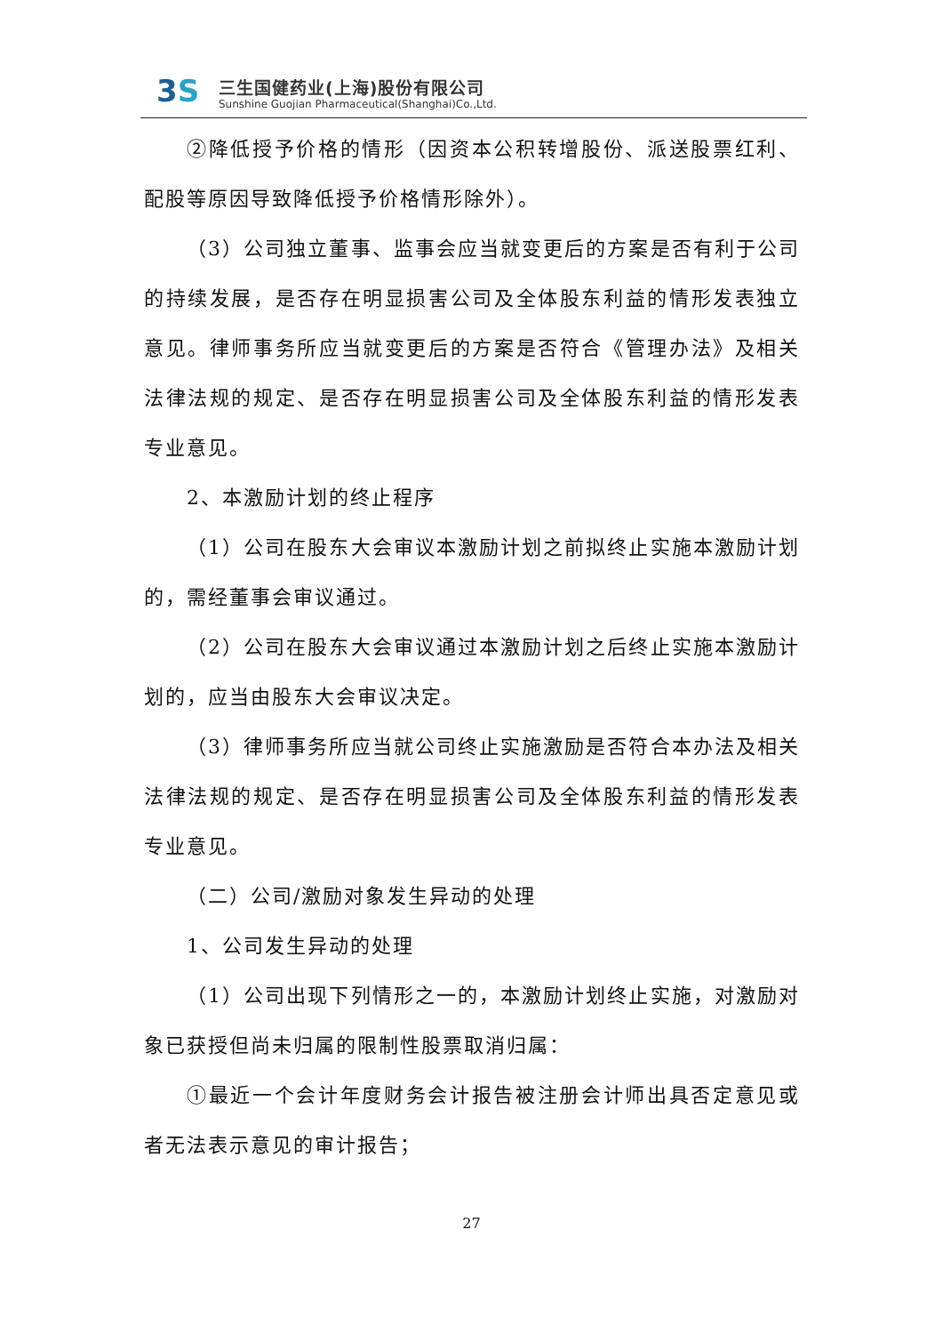3S 三生国健药业(上海)股份有限公司
Sunshine Guojian Pharmaceutical(Shanghai)Co.,Ltd.
②降低授予价格的情形（因资本公积转增股份、派送股票红利、配股等原因导致降低授予价格情形除外）。
（3）公司独立董事、监事会应当就变更后的方案是否有利于公司的持续发展，是否存在明显损害公司及全体股东利益的情形发表独立意见。律师事务所应当就变更后的方案是否符合《管理办法》及相关法律法规的规定、是否存在明显损害公司及全体股东利益的情形发表专业意见。
2、本激励计划的终止程序
（1）公司在股东大会审议本激励计划之前拟终止实施本激励计划的，需经董事会审议通过。
（2）公司在股东大会审议通过本激励计划之后终止实施本激励计划的，应当由股东大会审议决定。
（3）律师事务所应当就公司终止实施激励是否符合本办法及相关法律法规的规定、是否存在明显损害公司及全体股东利益的情形发表专业意见。
（二）公司/激励对象发生异动的处理
1、公司发生异动的处理
（1）公司出现下列情形之一的，本激励计划终止实施，对激励对象已获授但尚未归属的限制性股票取消归属：
①最近一个会计年度财务会计报告被注册会计师出具否定意见或者无法表示意见的审计报告；
27